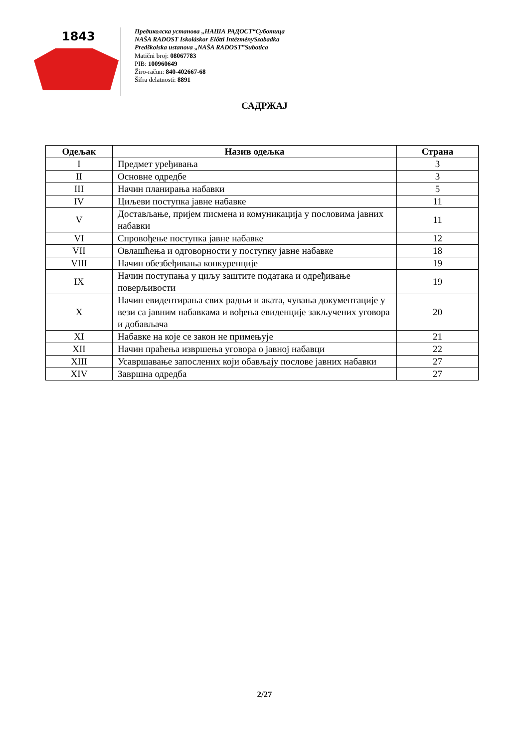1843
Предиколска установа „НАША РАДОСТ“Суботица
NAŠA RADOST Iskoláskor Előtti IntézménySzabadka
Predškolska ustanova „NAŠA RADOST”Subotica
Matični broj: 08067783
PIB: 100960649
Žiro-račun: 840-402667-68
Šifra delatnosti: 8891
САДРЖАЈ
| Одељак | Назив одељка | Страна |
| --- | --- | --- |
| I | Предмет уређивања | 3 |
| II | Основне одредбе | 3 |
| III | Начин планирања набавки | 5 |
| IV | Циљеви поступка јавне набавке | 11 |
| V | Достављање, пријем писмена и комуникација у пословима јавних набавки | 11 |
| VI | Спровођење поступка јавне набавке | 12 |
| VII | Овлашћења и одговорности у поступку јавне набавке | 18 |
| VIII | Начин обезбеђивања конкуренције | 19 |
| IX | Начин поступања у циљу заштите података и одређивање поверљивости | 19 |
| X | Начин евидентирања свих радњи и аката, чувања документације у вези са јавним набавкама и вођења евиденције закључених уговора и добављача | 20 |
| XI | Набавке на које се закон не примењује | 21 |
| XII | Начин праћења извршења уговора о јавној набавци | 22 |
| XIII | Усавршавање запослених који обављају послове јавних набавки | 27 |
| XIV | Завршна одредба | 27 |
2/27